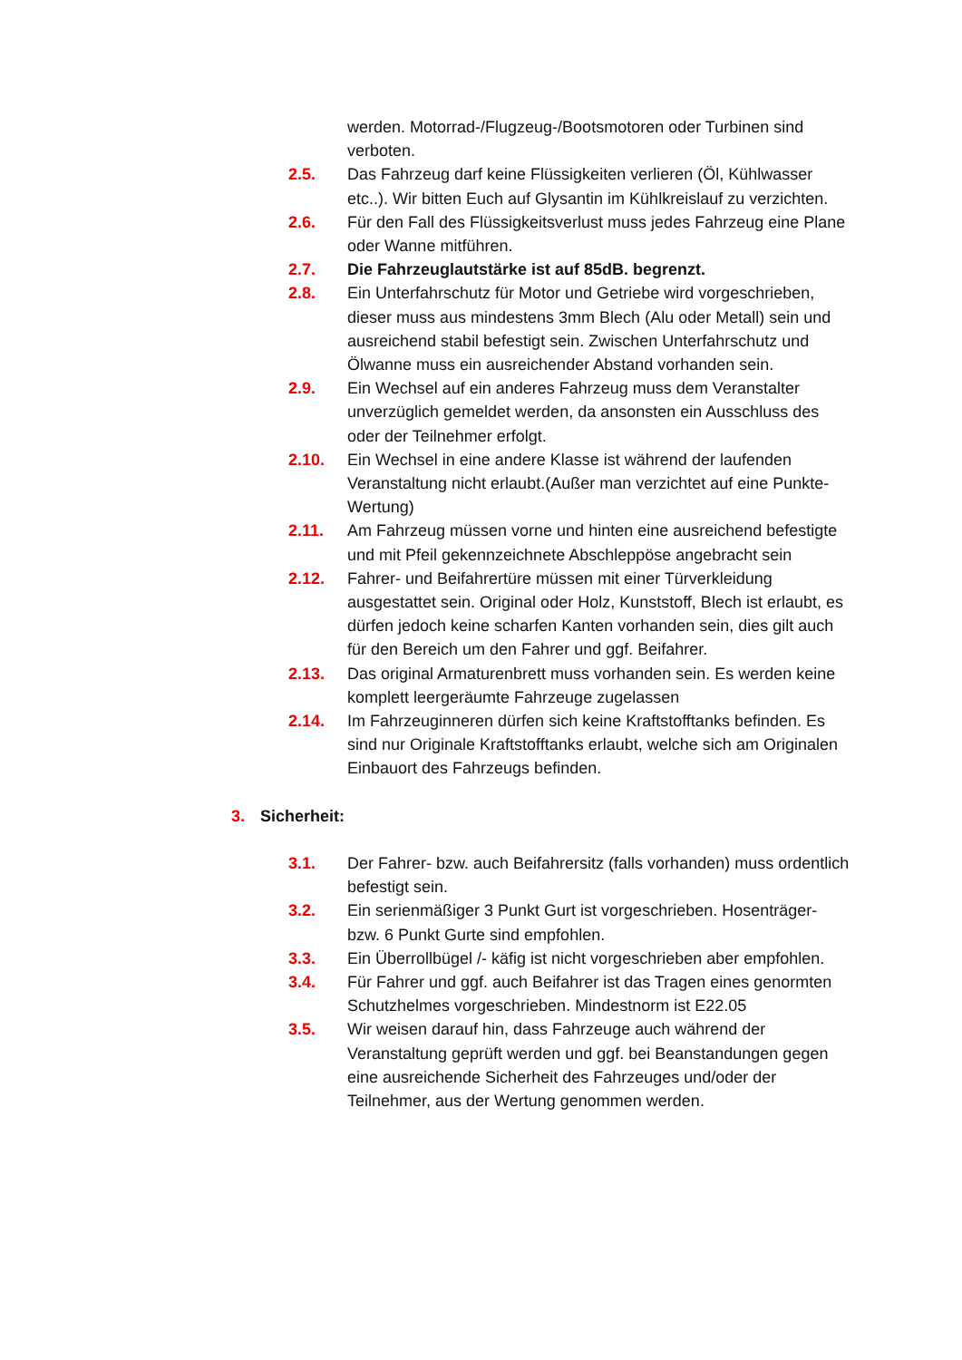werden. Motorrad-/Flugzeug-/Bootsmotoren oder Turbinen sind verboten.
2.5. Das Fahrzeug darf keine Flüssigkeiten verlieren (Öl, Kühlwasser etc..). Wir bitten Euch auf Glysantin im Kühlkreislauf zu verzichten.
2.6. Für den Fall des Flüssigkeitsverlust muss jedes Fahrzeug eine Plane oder Wanne mitführen.
2.7. Die Fahrzeuglautstärke ist auf 85dB. begrenzt.
2.8. Ein Unterfahrschutz für Motor und Getriebe wird vorgeschrieben, dieser muss aus mindestens 3mm Blech (Alu oder Metall) sein und ausreichend stabil befestigt sein. Zwischen Unterfahrschutz und Ölwanne muss ein ausreichender Abstand vorhanden sein.
2.9. Ein Wechsel auf ein anderes Fahrzeug muss dem Veranstalter unverzüglich gemeldet werden, da ansonsten ein Ausschluss des oder der Teilnehmer erfolgt.
2.10. Ein Wechsel in eine andere Klasse ist während der laufenden Veranstaltung nicht erlaubt.(Außer man verzichtet auf eine Punkte-Wertung)
2.11. Am Fahrzeug müssen vorne und hinten eine ausreichend befestigte und mit Pfeil gekennzeichnete Abschleppöse angebracht sein
2.12. Fahrer- und Beifahrertüre müssen mit einer Türverkleidung ausgestattet sein. Original oder Holz, Kunststoff, Blech ist erlaubt, es dürfen jedoch keine scharfen Kanten vorhanden sein, dies gilt auch für den Bereich um den Fahrer und ggf. Beifahrer.
2.13. Das original Armaturenbrett muss vorhanden sein. Es werden keine komplett leergeräumte Fahrzeuge zugelassen
2.14. Im Fahrzeuginneren dürfen sich keine Kraftstofftanks befinden. Es sind nur Originale Kraftstofftanks erlaubt, welche sich am Originalen Einbauort des Fahrzeugs befinden.
3. Sicherheit:
3.1. Der Fahrer- bzw. auch Beifahrersitz (falls vorhanden) muss ordentlich befestigt sein.
3.2. Ein serienmäßiger 3 Punkt Gurt ist vorgeschrieben. Hosenträger- bzw. 6 Punkt Gurte sind empfohlen.
3.3. Ein Überrollbügel /- käfig ist nicht vorgeschrieben aber empfohlen.
3.4. Für Fahrer und ggf. auch Beifahrer ist das Tragen eines genormten Schutzhelmes vorgeschrieben. Mindestnorm ist E22.05
3.5. Wir weisen darauf hin, dass Fahrzeuge auch während der Veranstaltung geprüft werden und ggf. bei Beanstandungen gegen eine ausreichende Sicherheit des Fahrzeuges und/oder der Teilnehmer, aus der Wertung genommen werden.